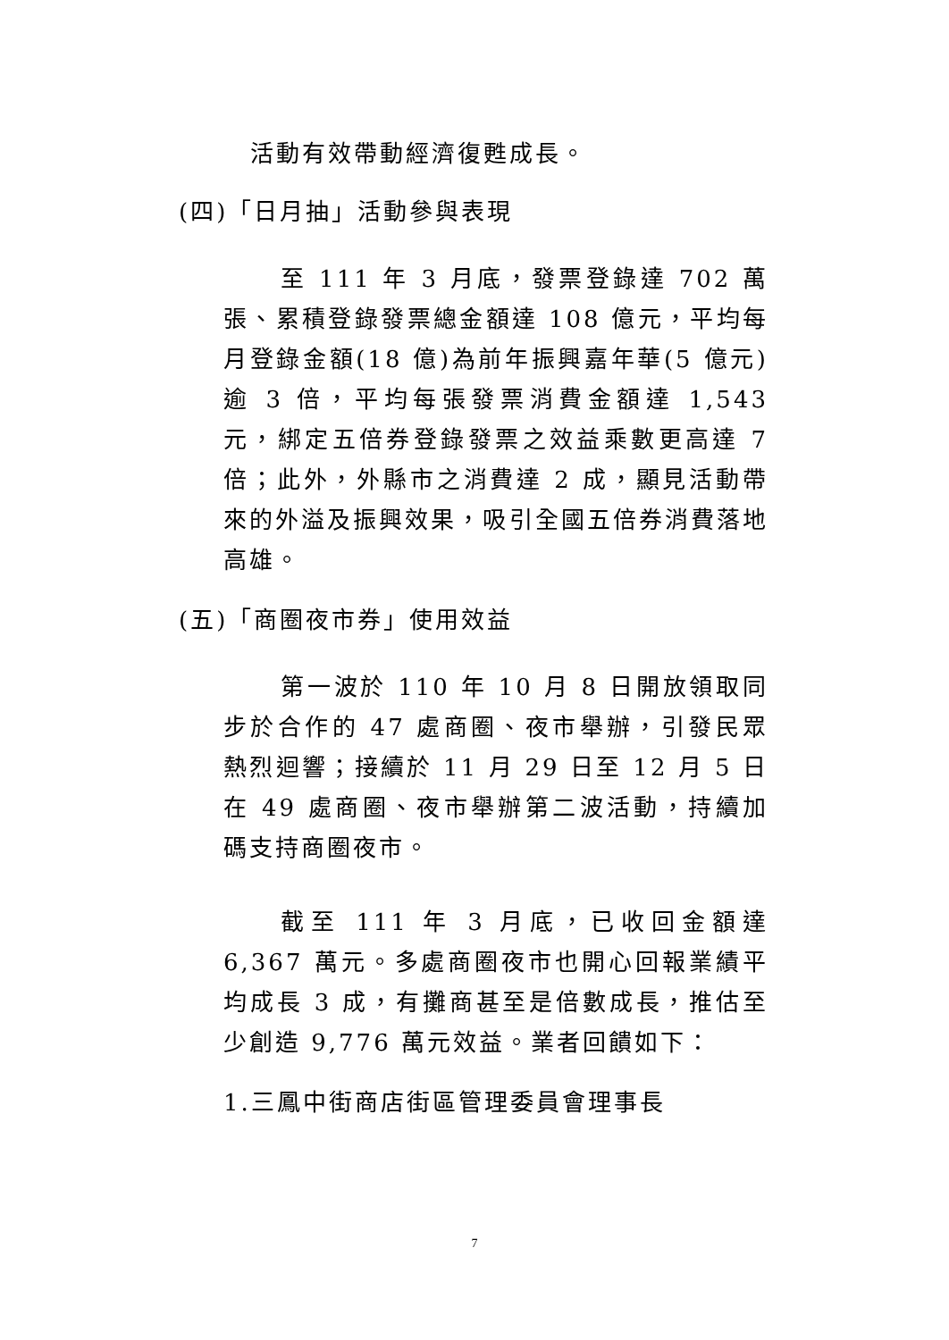活動有效帶動經濟復甦成長。
(四)「日月抽」活動參與表現
至 111 年 3 月底，發票登錄達 702 萬張、累積登錄發票總金額達 108 億元，平均每月登錄金額(18 億)為前年振興嘉年華(5 億元)逾 3 倍，平均每張發票消費金額達 1,543 元，綁定五倍券登錄發票之效益乘數更高達 7 倍；此外，外縣市之消費達 2 成，顯見活動帶來的外溢及振興效果，吸引全國五倍券消費落地高雄。
(五)「商圈夜市券」使用效益
第一波於 110 年 10 月 8 日開放領取同步於合作的 47 處商圈、夜市舉辦，引發民眾熱烈迴響；接續於 11 月 29 日至 12 月 5 日在 49 處商圈、夜市舉辦第二波活動，持續加碼支持商圈夜市。
截至 111 年 3 月底，已收回金額達 6,367 萬元。多處商圈夜市也開心回報業績平均成長 3 成，有攤商甚至是倍數成長，推估至少創造 9,776 萬元效益。業者回饋如下：
1.三鳳中街商店街區管理委員會理事長
7